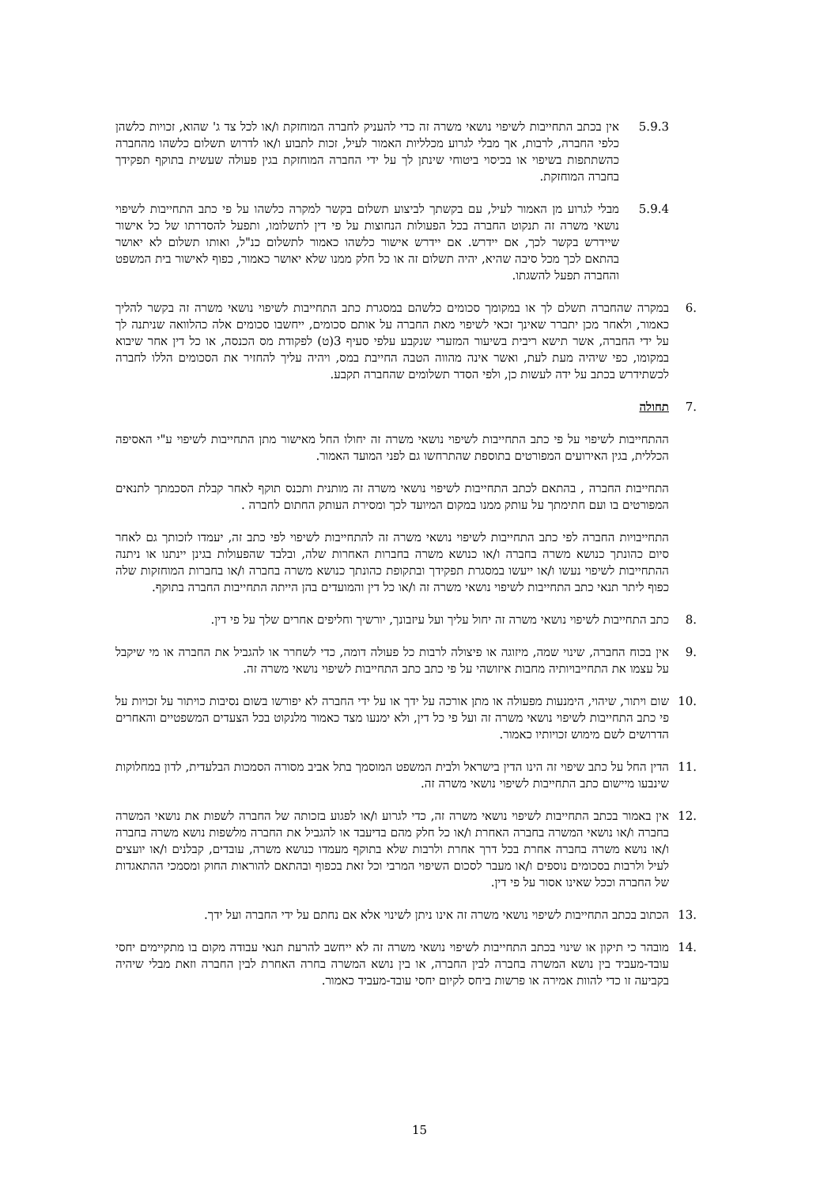5.9.3 אין בכתב התחייבות לשיפוי נושאי משרה זה כדי להעניק לחברה המוחזקת ו/או לכל צד ג' שהוא, זכויות כלשהן כלפי החברה, לרבות, אך מבלי לגרוע מכלליות האמור לעיל, זכות לתבוע ו/או לדרוש תשלום כלשהו מהחברה כהשתתפות בשיפוי או בכיסוי ביטוחי שינתן לך על ידי החברה המוחזקת בגין פעולה שעשית בתוקף תפקידך בחברה המוחזקת.
5.9.4 מבלי לגרוע מן האמור לעיל, עם בקשתך לביצוע תשלום בקשר למקרה כלשהו על פי כתב התחייבות לשיפוי נושאי משרה זה תנקוט החברה בכל הפעולות הנחוצות על פי דין לתשלומו, ותפעל להסדרתו של כל אישור שיידרש בקשר לכך, אם יידרש. אם יידרש אישור כלשהו כאמור לתשלום כנ"ל, ואותו תשלום לא יאושר בהתאם לכך מכל סיבה שהיא, יהיה תשלום זה או כל חלק ממנו שלא יאושר כאמור, כפוף לאישור בית המשפט והחברה תפעל להשגתו.
.6 במקרה שהחברה תשלם לך או במקומך סכומים כלשהם במסגרת כתב התחייבות לשיפוי נושאי משרה זה בקשר להליך כאמור, ולאחר מכן יתברר שאינך זכאי לשיפוי מאת החברה על אותם סכומים, ייחשבו סכומים אלה כהלוואה שניתנה לך על ידי החברה, אשר תישא ריבית בשיעור המזערי שנקבע עלפי סעיף 3(ט) לפקודת מס הכנסה, או כל דין אחר שיבוא במקומו, כפי שיהיה מעת לעת, ואשר אינה מהווה הטבה החייבת במס, ויהיה עליך להחזיר את הסכומים הללו לחברה לכשתידרש בכתב על ידה לעשות כן, ולפי הסדר תשלומים שהחברה תקבע.
.7 תחולה
ההתחייבות לשיפוי על פי כתב התחייבות לשיפוי נושאי משרה זה יחולו החל מאישור מתן התחייבות לשיפוי ע"י האסיפה הכללית, בגין האירועים המפורטים בתוספת שהתרחשו גם לפני המועד האמור.
התחייבות החברה , בהתאם לכתב התחייבות לשיפוי נושאי משרה זה מותנית ותכנס תוקף לאחר קבלת הסכמתך לתנאים המפורטים בו ועם חתימתך על עותק ממנו במקום המיועד לכך ומסירת העותק החתום לחברה .
התחייבויות החברה לפי כתב התחייבות לשיפוי נושאי משרה זה להתחייבות לשיפוי לפי כתב זה, יעמדו לזכותך גם לאחר סיום כהונתך כנושא משרה בחברה ו/או כנושא משרה בחברות האחרות שלה, ובלבד שהפעולות בגינן יינתנו או ניתנה ההתחייבות לשיפוי נעשו ו/או ייעשו במסגרת תפקידך ובתקופת כהונתך כנושא משרה בחברה ו/או בחברות המוחזקות שלה כפוף ליתר תנאי כתב התחייבות לשיפוי נושאי משרה זה ו/או כל דין והמועדים בהן הייתה התחייבות החברה בתוקף.
.8 כתב התחייבות לשיפוי נושאי משרה זה יחול עליך ועל עיזבונך, יורשיך וחליפים אחרים שלך על פי דין.
.9 אין בכוח החברה, שינוי שמה, מיזוגה או פיצולה לרבות כל פעולה דומה, כדי לשחרר או להגביל את החברה או מי שיקבל על עצמו את התחייבויותיה מחבות איזושהי על פי כתב כתב התחייבות לשיפוי נושאי משרה זה.
.10 שום ויתור, שיהוי, הימנעות מפעולה או מתן אורכה על ידך או על ידי החברה לא יפורשו בשום נסיבות כויתור על זכויות על פי כתב התחייבות לשיפוי נושאי משרה זה ועל פי כל דין, ולא ימנעו מצד כאמור מלנקוט בכל הצעדים המשפטיים והאחרים הדרושים לשם מימוש זכויותיו כאמור.
.11 הדין החל על כתב שיפוי זה הינו הדין בישראל ולבית המשפט המוסמך בתל אביב מסורה הסמכות הבלעדית, לדון במחלוקות שינבעו מיישום כתב התחייבות לשיפוי נושאי משרה זה.
.12 אין באמור בכתב התחייבות לשיפוי נושאי משרה זה, כדי לגרוע ו/או לפגוע בזכותה של החברה לשפות את נושאי המשרה בחברה ו/או נושאי המשרה בחברה האחרת ו/או כל חלק מהם בדיעבד או להגביל את החברה מלשפות נושא משרה בחברה ו/או נושא משרה בחברה אחרת בכל דרך אחרת ולרבות שלא בתוקף מעמדו כנושא משרה, עובדים, קבלנים ו/או יועצים לעיל ולרבות בסכומים נוספים ו/או מעבר לסכום השיפוי המרבי וכל זאת בכפוף ובהתאם להוראות החוק ומסמכי ההתאגדות של החברה וככל שאינו אסור על פי דין.
.13 הכתוב בכתב התחייבות לשיפוי נושאי משרה זה אינו ניתן לשינוי אלא אם נחתם על ידי החברה ועל ידך.
.14 מובהר כי תיקון או שינוי בכתב התחייבות לשיפוי נושאי משרה זה לא ייחשב להרעת תנאי עבודה מקום בו מתקיימים יחסי עובד-מעביד בין נושא המשרה בחברה לבין החברה, או בין נושא המשרה בחרה האחרת לבין החברה וזאת מבלי שיהיה בקביעה זו כדי להוות אמירה או פרשות ביחס לקיום יחסי עובד-מעביד כאמור.
15